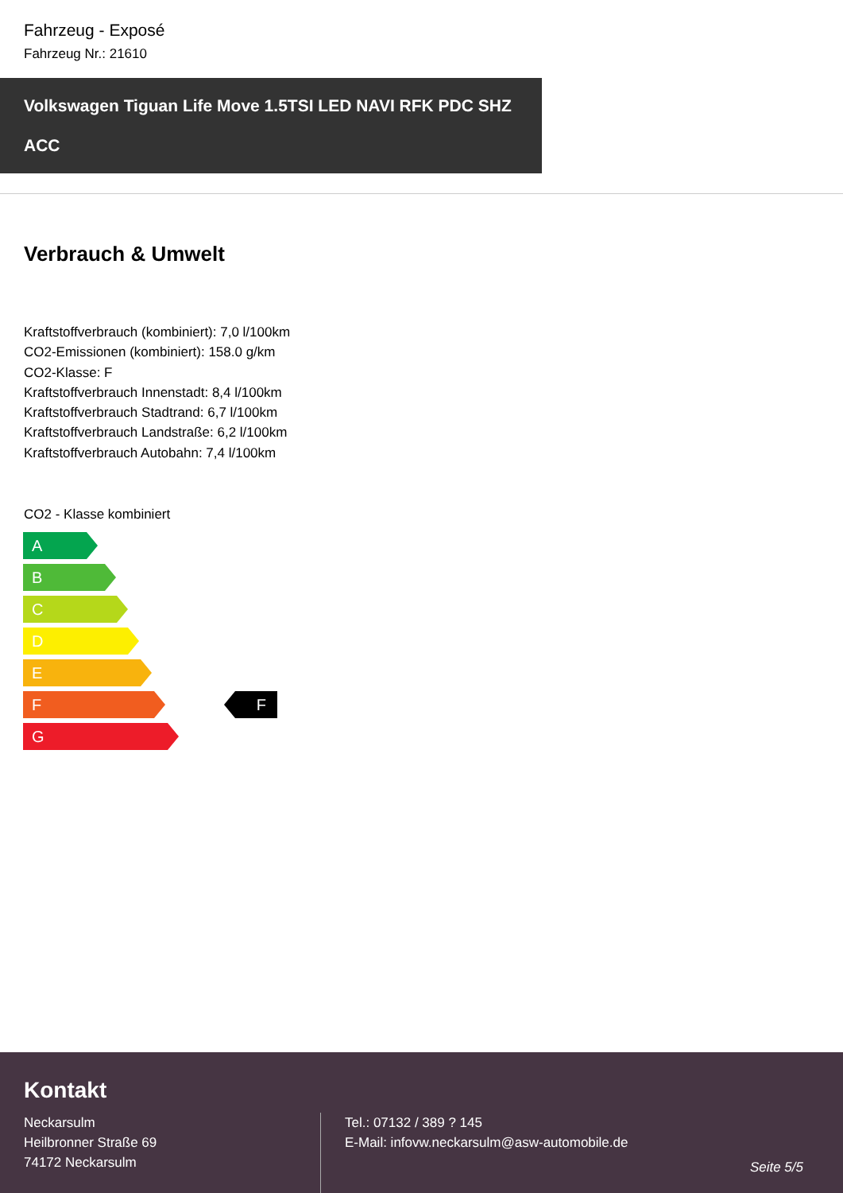Fahrzeug - Exposé
Fahrzeug Nr.: 21610
Volkswagen Tiguan Life Move 1.5TSI LED NAVI RFK PDC SHZ ACC
Verbrauch & Umwelt
Kraftstoffverbrauch (kombiniert): 7,0 l/100km
CO2-Emissionen (kombiniert): 158.0 g/km
CO2-Klasse: F
Kraftstoffverbrauch Innenstadt: 8,4 l/100km
Kraftstoffverbrauch Stadtrand: 6,7 l/100km
Kraftstoffverbrauch Landstraße: 6,2 l/100km
Kraftstoffverbrauch Autobahn: 7,4 l/100km
CO2 - Klasse kombiniert
A
B
C
D
E
F
F
G
Kontakt
Neckarsulm
Heilbronner Straße 69
74172 Neckarsulm
Tel.: 07132 / 389 ? 145
E-Mail: infovw.neckarsulm@asw-automobile.de
Seite 5/5